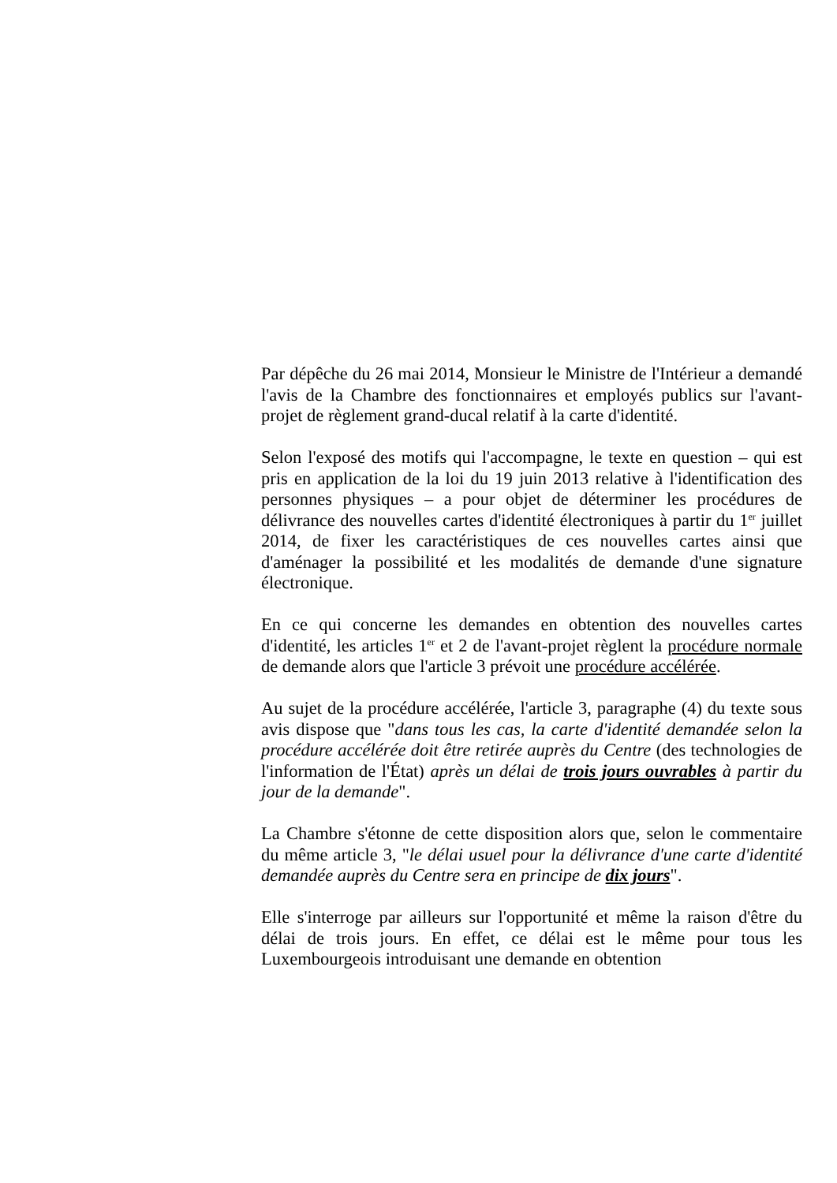Par dépêche du 26 mai 2014, Monsieur le Ministre de l'Intérieur a demandé l'avis de la Chambre des fonctionnaires et employés publics sur l'avant-projet de règlement grand-ducal relatif à la carte d'identité.
Selon l'exposé des motifs qui l'accompagne, le texte en question – qui est pris en application de la loi du 19 juin 2013 relative à l'identification des personnes physiques – a pour objet de déterminer les procédures de délivrance des nouvelles cartes d'identité électroniques à partir du 1<sup>er</sup> juillet 2014, de fixer les caractéristiques de ces nouvelles cartes ainsi que d'aménager la possibilité et les modalités de demande d'une signature électronique.
En ce qui concerne les demandes en obtention des nouvelles cartes d'identité, les articles 1<sup>er</sup> et 2 de l'avant-projet règlent la procédure normale de demande alors que l'article 3 prévoit une procédure accélérée.
Au sujet de la procédure accélérée, l'article 3, paragraphe (4) du texte sous avis dispose que "dans tous les cas, la carte d'identité demandée selon la procédure accélérée doit être retirée auprès du Centre (des technologies de l'information de l'État) après un délai de trois jours ouvrables à partir du jour de la demande".
La Chambre s'étonne de cette disposition alors que, selon le commentaire du même article 3, "le délai usuel pour la délivrance d'une carte d'identité demandée auprès du Centre sera en principe de dix jours".
Elle s'interroge par ailleurs sur l'opportunité et même la raison d'être du délai de trois jours. En effet, ce délai est le même pour tous les Luxembourgeois introduisant une demande en obtention